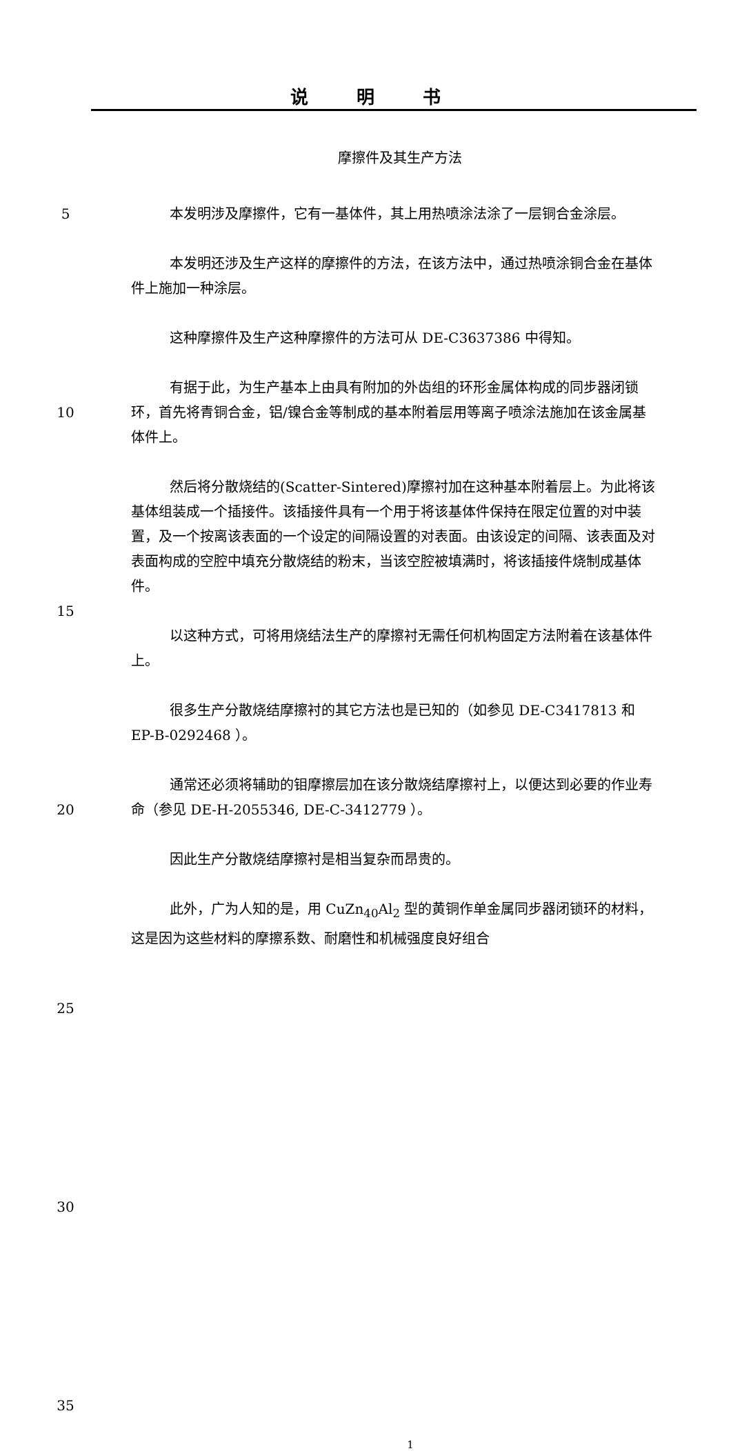说明书
摩擦件及其生产方法
5
10
15
20
25
30
35
本发明涉及摩擦件，它有一基体件，其上用热喷涂法涂了一层铜合金涂层。
本发明还涉及生产这样的摩擦件的方法，在该方法中，通过热喷涂铜合金在基体件上施加一种涂层。
这种摩擦件及生产这种摩擦件的方法可从 DE-C3637386 中得知。
有据于此，为生产基本上由具有附加的外齿组的环形金属体构成的同步器闭锁环，首先将青铜合金，铝/镍合金等制成的基本附着层用等离子喷涂法施加在该金属基体件上。
然后将分散烧结的(Scatter-Sintered)摩擦衬加在这种基本附着层上。为此将该基体组装成一个插接件。该插接件具有一个用于将该基体件保持在限定位置的对中装置，及一个按离该表面的一个设定的间隔设置的对表面。由该设定的间隔、该表面及对表面构成的空腔中填充分散烧结的粉末，当该空腔被填满时，将该插接件烧制成基体件。
以这种方式，可将用烧结法生产的摩擦衬无需任何机构固定方法附着在该基体件上。
很多生产分散烧结摩擦衬的其它方法也是已知的（如参见 DE-C3417813 和 EP-B-0292468 ）。
通常还必须将辅助的钼摩擦层加在该分散烧结摩擦衬上，以便达到必要的作业寿命（参见 DE-H-2055346, DE-C-3412779 ）。
因此生产分散烧结摩擦衬是相当复杂而昂贵的。
此外，广为人知的是，用 CuZn<sub>40</sub>Al<sub>2</sub> 型的黄铜作单金属同步器闭锁环的材料，这是因为这些材料的摩擦系数、耐磨性和机械强度良好组合
1